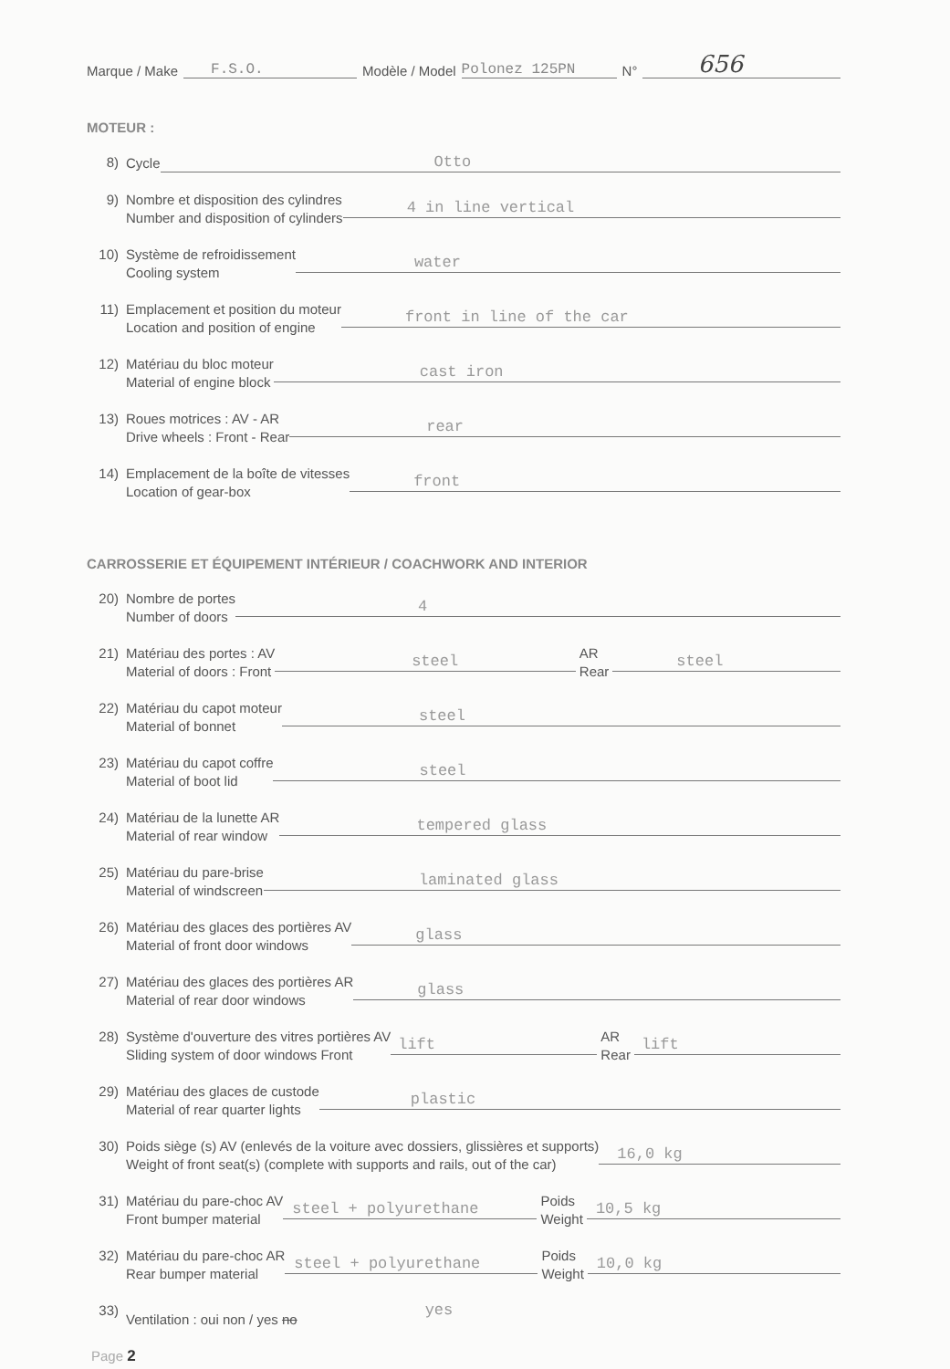Marque / Make F.S.O. Modèle / Model Polonez 125PN N° 656
MOTEUR :
8) Cycle Otto
9) Nombre et disposition des cylindres
Number and disposition of cylinders 4 in line vertical
10) Système de refroidissement
Cooling system water
11) Emplacement et position du moteur
Location and position of engine front in line of the car
12) Matériau du bloc moteur
Material of engine block cast iron
13) Roues motrices : AV - AR
Drive wheels : Front - Rear rear
14) Emplacement de la boîte de vitesses
Location of gear-box front
CARROSSERIE ET ÉQUIPEMENT INTÉRIEUR / COACHWORK AND INTERIOR
20) Nombre de portes
Number of doors 4
21) Matériau des portes : AV
Material of doors : Front steel AR
Rear steel
22) Matériau du capot moteur
Material of bonnet steel
23) Matériau du capot coffre
Material of boot lid steel
24) Matériau de la lunette AR
Material of rear window tempered glass
25) Matériau du pare-brise
Material of windscreen laminated glass
26) Matériau des glaces des portières AV
Material of front door windows glass
27) Matériau des glaces des portières AR
Material of rear door windows glass
28) Système d'ouverture des vitres portières AV
Sliding system of door windows Front lift AR
Rear lift
29) Matériau des glaces de custode
Material of rear quarter lights plastic
30) Poids siège (s) AV (enlevés de la voiture avec dossiers, glissières et supports)
Weight of front seat(s) (complete with supports and rails, out of the car) 16,0 kg
31) Matériau du pare-choc AV
Front bumper material steel + polyurethane Poids
Weight 10,5 kg
32) Matériau du pare-choc AR
Rear bumper material steel + polyurethane Poids
Weight 10,0 kg
33) Ventilation : oui non / yes no yes
Page 2